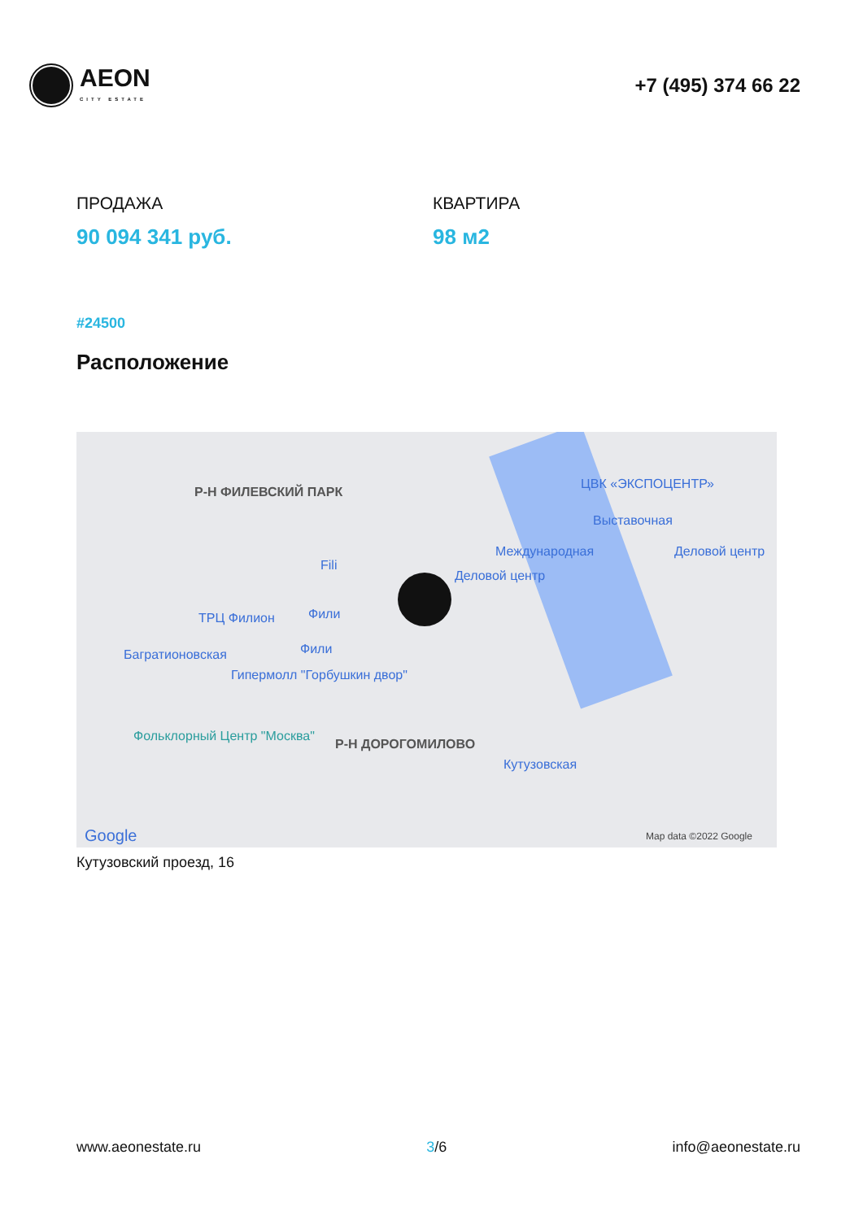AEON
CITY ESTATE
+7 (495) 374 66 22
ПРОДАЖА
90 094 341 руб.
КВАРТИРА
98 м2
#24500
Расположение
Р-Н ФИЛЕВСКИЙ ПАРК
ЦВК «ЭКСПОЦЕНТР»
Выставочная
Международная Деловой центр
Деловой центр
Fili
ТРЦ Филион Фили
Фили Багратионовская
Гипермолл "Горбушкин двор"
Фольклорный Центр "Москва"
Р-Н ДОРОГОМИЛОВО
Кутузовская
Google Map data ©2022 Google
Кутузовский проезд, 16
www.aeonestate.ru 3/6 info@aeonestate.ru